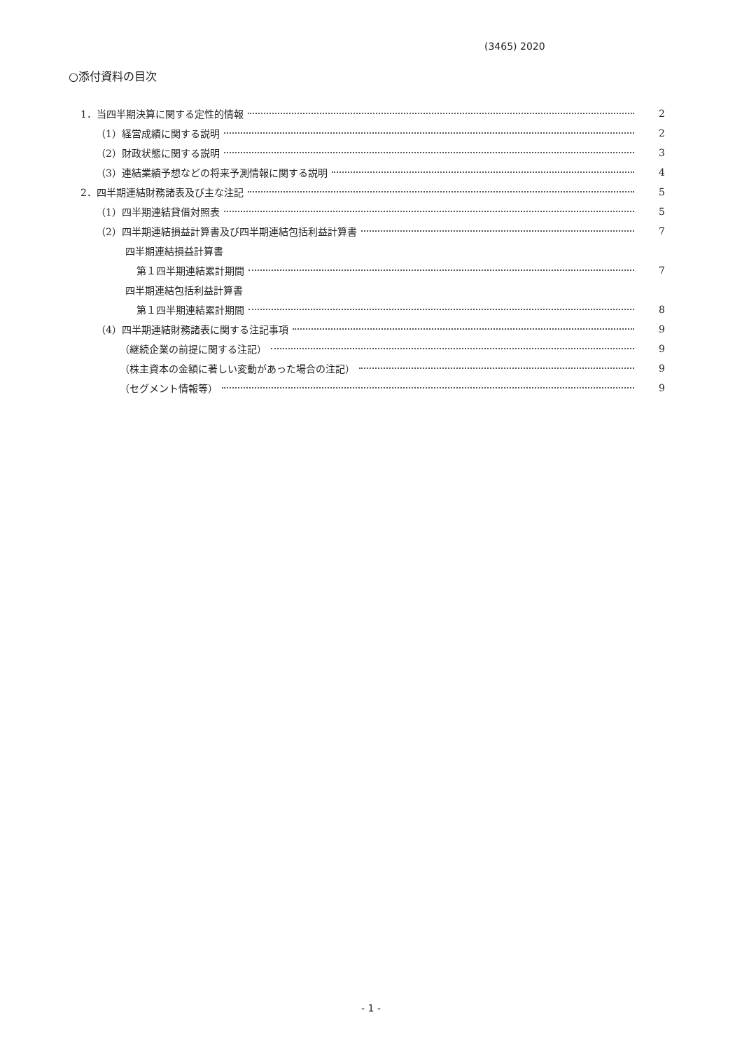(3465) 2020
○添付資料の目次
1．当四半期決算に関する定性的情報 2
（1）経営成績に関する説明 2
（2）財政状態に関する説明 3
（3）連結業績予想などの将来予測情報に関する説明 4
2．四半期連結財務諸表及び主な注記 5
（1）四半期連結貸借対照表 5
（2）四半期連結損益計算書及び四半期連結包括利益計算書 7
四半期連結損益計算書
第１四半期連結累計期間 7
四半期連結包括利益計算書
第１四半期連結累計期間 8
（4）四半期連結財務諸表に関する注記事項 9
（継続企業の前提に関する注記） 9
（株主資本の金額に著しい変動があった場合の注記） 9
（セグメント情報等） 9
- 1 -